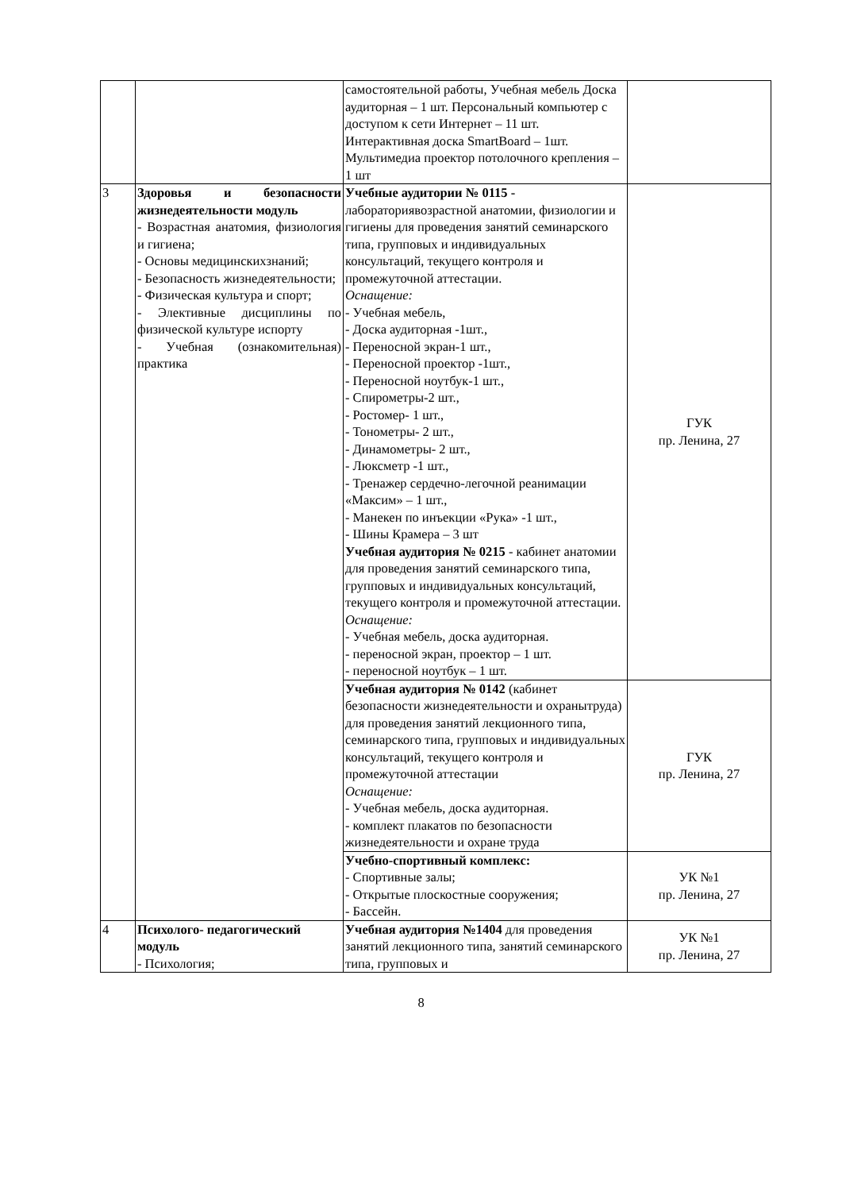| | | самостоятельной работы, Учебная мебель Доска аудиторная – 1 шт. Персональный компьютер с доступом к сети Интернет – 11 шт. Интерактивная доска SmartBoard – 1шт. Мультимедиа проектор потолочного крепления – 1 шт | |
| 3 | Здоровья и безопасности жизнедеятельности модуль - Возрастная анатомия, физиология и гигиена; - Основы медицинскихзнаний; - Безопасность жизнедеятельности; - Физическая культура и спорт; - Элективные дисциплины по физической культуре испорту - Учебная (ознакомительная) практика | Учебные аудитории № 0115 - лабораториявозрастной анатомии, физиологии и гигиены для проведения занятий семинарского типа, групповых и индивидуальных консультаций, текущего контроля и промежуточной аттестации. Оснащение: - Учебная мебель, - Доска аудиторная -1шт., - Переносной экран-1 шт., - Переносной проектор -1шт., - Переносной ноутбук-1 шт., - Спирометры-2 шт., - Ростомер- 1 шт., - Тонометры- 2 шт., - Динамометры- 2 шт., - Люксметр -1 шт., - Тренажер сердечно-легочной реанимации «Максим» – 1 шт., - Манекен по инъекции «Рука» -1 шт., - Шины Крамера – 3 шт Учебная аудитория № 0215 - кабинет анатомии для проведения занятий семинарского типа, групповых и индивидуальных консультаций, текущего контроля и промежуточной аттестации. Оснащение: - Учебная мебель, доска аудиторная. - переносной экран, проектор – 1 шт. - переносной ноутбук – 1 шт. | ГУК пр. Ленина, 27 |
| | | Учебная аудитория № 0142 (кабинет безопасности жизнедеятельности и охранытруда) для проведения занятий лекционного типа, семинарского типа, групповых и индивидуальных консультаций, текущего контроля и промежуточной аттестации Оснащение: - Учебная мебель, доска аудиторная. - комплект плакатов по безопасности жизнедеятельности и охране труда | ГУК пр. Ленина, 27 |
| | | Учебно-спортивный комплекс: - Спортивные залы; - Открытые плоскостные сооружения; - Бассейн. | УК №1 пр. Ленина, 27 |
| 4 | Психолого- педагогический модуль - Психология; | Учебная аудитория №1404 для проведения занятий лекционного типа, занятий семинарского типа, групповых и | УК №1 пр. Ленина, 27 |
8